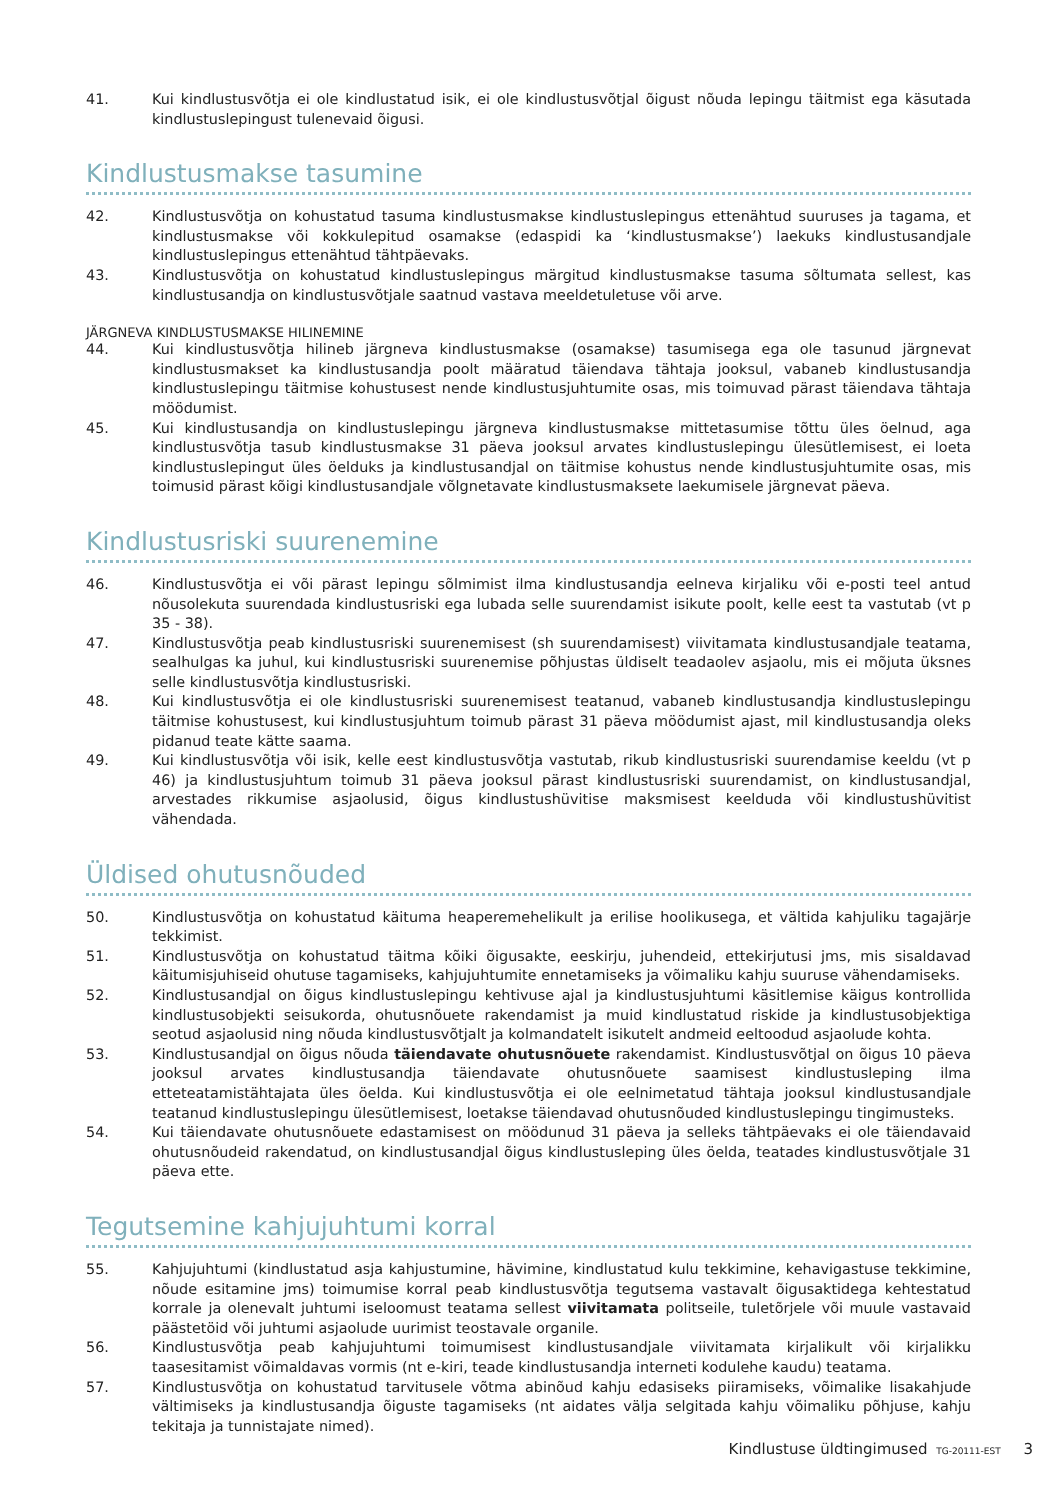41. Kui kindlustusvõtja ei ole kindlustatud isik, ei ole kindlustusvõtjal õigust nõuda lepingu täitmist ega käsutada kindlustuslepingust tulenevaid õigusi.
Kindlustusmakse tasumine
42. Kindlustusvõtja on kohustatud tasuma kindlustusmakse kindlustuslepingus ettenähtud suuruses ja tagama, et kindlustusmakse või kokkulepitud osamakse (edaspidi ka ‘kindlustusmakse’) laekuks kindlustusandjale kindlustuslepingus ettenähtud tähtpäevaks.
43. Kindlustusvõtja on kohustatud kindlustuslepingus märgitud kindlustusmakse tasuma sõltumata sellest, kas kindlustusandja on kindlustusvõtjale saatnud vastava meeldetuletuse või arve.
JÄRGNEVA KINDLUSTUSMAKSE HILINEMINE
44. Kui kindlustusvõtja hilineb järgneva kindlustusmakse (osamakse) tasumisega ega ole tasunud järgnevat kindlustusmakset ka kindlustusandja poolt määratud täiendava tähtaja jooksul, vabaneb kindlustusandja kindlustuslepingu täitmise kohustusest nende kindlustusjuhtumite osas, mis toimuvad pärast täiendava tähtaja möödumist.
45. Kui kindlustusandja on kindlustuslepingu järgneva kindlustusmakse mittetasumise tõttu üles öelnud, aga kindlustusvõtja tasub kindlustusmakse 31 päeva jooksul arvates kindlustuslepingu ülesütlemisest, ei loeta kindlustuslepingut üles öelduks ja kindlustusandjal on täitmise kohustus nende kindlustusjuhtumite osas, mis toimusid pärast kõigi kindlustusandjale võlgnetavate kindlustusmaksete laekumisele järgnevat päeva.
Kindlustusriski suurenemine
46. Kindlustusvõtja ei või pärast lepingu sõlmimist ilma kindlustusandja eelneva kirjaliku või e-posti teel antud nõusolekuta suurendada kindlustusriski ega lubada selle suurendamist isikute poolt, kelle eest ta vastutab (vt p 35 - 38).
47. Kindlustusvõtja peab kindlustusriski suurenemisest (sh suurendamisest) viivitamata kindlustusandjale teatama, sealhulgas ka juhul, kui kindlustusriski suurenemise põhjustas üldiselt teadaolev asjaolu, mis ei mõjuta üksnes selle kindlustusvõtja kindlustusriski.
48. Kui kindlustusvõtja ei ole kindlustusriski suurenemisest teatanud, vabaneb kindlustusandja kindlustuslepingu täitmise kohustusest, kui kindlustusjuhtum toimub pärast 31 päeva möödumist ajast, mil kindlustusandja oleks pidanud teate kätte saama.
49. Kui kindlustusvõtja või isik, kelle eest kindlustusvõtja vastutab, rikub kindlustusriski suurendamise keeldu (vt p 46) ja kindlustusjuhtum toimub 31 päeva jooksul pärast kindlustusriski suurendamist, on kindlustusandjal, arvestades rikkumise asjaolusid, õigus kindlustushüvitise maksmisest keelduda või kindlustushüvitist vähendada.
Üldised ohutusnõuded
50. Kindlustusvõtja on kohustatud käituma heaperemehelikult ja erilise hoolikusega, et vältida kahjuliku tagajärje tekkimist.
51. Kindlustusvõtja on kohustatud täitma kõiki õigusakte, eeskirju, juhendeid, ettekirjutusi jms, mis sisaldavad käitumisjuhiseid ohutuse tagamiseks, kahjujuhtumite ennetamiseks ja võimaliku kahju suuruse vähendamiseks.
52. Kindlustusandjal on õigus kindlustuslepingu kehtivuse ajal ja kindlustusjuhtumi käsitlemise käigus kontrollida kindlustusobjekti seisukorda, ohutusnõuete rakendamist ja muid kindlustatud riskide ja kindlustusobjektiga seotud asjaolusid ning nõuda kindlustusvõtjalt ja kolmandatelt isikutelt andmeid eeltoodud asjaolude kohta.
53. Kindlustusandjal on õigus nõuda täiendavate ohutusnõuete rakendamist. Kindlustusvõtjal on õigus 10 päeva jooksul arvates kindlustusandja täiendavate ohutusnõuete saamisest kindlustusleping ilma etteteatamistähtajata üles öelda. Kui kindlustusvõtja ei ole eelnimetatud tähtaja jooksul kindlustusandjale teatanud kindlustuslepingu ülesütlemisest, loetakse täiendavad ohutusnõuded kindlustuslepingu tingimusteks.
54. Kui täiendavate ohutusnõuete edastamisest on möödunud 31 päeva ja selleks tähtpäevaks ei ole täiendavaid ohutusnõudeid rakendatud, on kindlustusandjal õigus kindlustusleping üles öelda, teatades kindlustusvõtjale 31 päeva ette.
Tegutsemine kahjujuhtumi korral
55. Kahjujuhtumi (kindlustatud asja kahjustumine, hävimine, kindlustatud kulu tekkimine, kehavigastuse tekkimine, nõude esitamine jms) toimumise korral peab kindlustusvõtja tegutsema vastavalt õigusaktidega kehtestatud korrale ja olenevalt juhtumi iseloomust teatama sellest viivitamata politseile, tuletõrjele või muule vastavaid päästetöid või juhtumi asjaolude uurimist teostavale organile.
56. Kindlustusvõtja peab kahjujuhtumi toimumisest kindlustusandjale viivitamata kirjalikult või kirjalikku taasesitamist võimaldavas vormis (nt e-kiri, teade kindlustusandja interneti kodulehe kaudu) teatama.
57. Kindlustusvõtja on kohustatud tarvitusele võtma abinõud kahju edasiseks piiramiseks, võimalike lisakahjude vältimiseks ja kindlustusandja õiguste tagamiseks (nt aidates välja selgitada kahju võimaliku põhjuse, kahju tekitaja ja tunnistajate nimed).
Kindlustuse üldtingimused TG-20111-EST 3